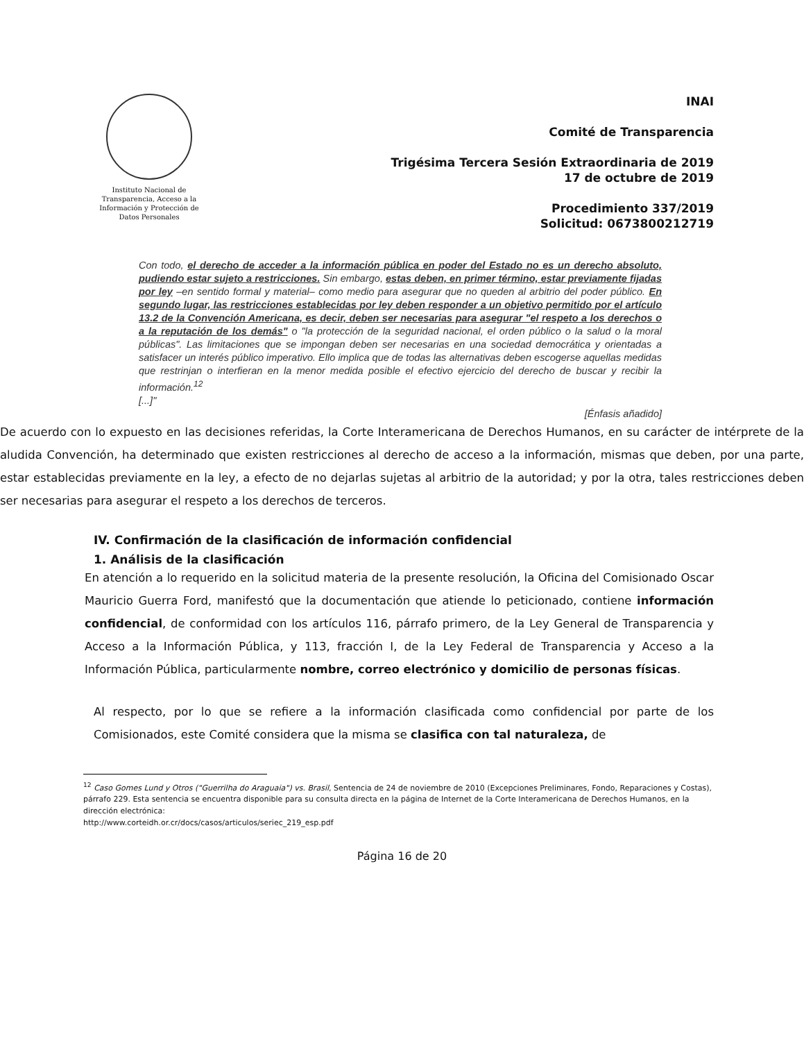Instituto Nacional de Transparencia, Acceso a la Información y Protección de Datos Personales
INAI
Comité de Transparencia
Trigésima Tercera Sesión Extraordinaria de 2019
17 de octubre de 2019
Procedimiento 337/2019
Solicitud: 0673800212719
Con todo, el derecho de acceder a la información pública en poder del Estado no es un derecho absoluto, pudiendo estar sujeto a restricciones. Sin embargo, estas deben, en primer término, estar previamente fijadas por ley –en sentido formal y material– como medio para asegurar que no queden al arbitrio del poder público. En segundo lugar, las restricciones establecidas por ley deben responder a un objetivo permitido por el artículo 13.2 de la Convención Americana, es decir, deben ser necesarias para asegurar "el respeto a los derechos o a la reputación de los demás" o "la protección de la seguridad nacional, el orden público o la salud o la moral públicas". Las limitaciones que se impongan deben ser necesarias en una sociedad democrática y orientadas a satisfacer un interés público imperativo. Ello implica que de todas las alternativas deben escogerse aquellas medidas que restrinjan o interfieran en la menor medida posible el efectivo ejercicio del derecho de buscar y recibir la información.<sup>12</sup>
[...]"
[Énfasis añadido]
De acuerdo con lo expuesto en las decisiones referidas, la Corte Interamericana de Derechos Humanos, en su carácter de intérprete de la aludida Convención, ha determinado que existen restricciones al derecho de acceso a la información, mismas que deben, por una parte, estar establecidas previamente en la ley, a efecto de no dejarlas sujetas al arbitrio de la autoridad; y por la otra, tales restricciones deben ser necesarias para asegurar el respeto a los derechos de terceros.
IV. Confirmación de la clasificación de información confidencial
1. Análisis de la clasificación
En atención a lo requerido en la solicitud materia de la presente resolución, la Oficina del Comisionado Oscar Mauricio Guerra Ford, manifestó que la documentación que atiende lo peticionado, contiene información confidencial, de conformidad con los artículos 116, párrafo primero, de la Ley General de Transparencia y Acceso a la Información Pública, y 113, fracción I, de la Ley Federal de Transparencia y Acceso a la Información Pública, particularmente nombre, correo electrónico y domicilio de personas físicas.
Al respecto, por lo que se refiere a la información clasificada como confidencial por parte de los Comisionados, este Comité considera que la misma se clasifica con tal naturaleza, de
<sup>12</sup> Caso Gomes Lund y Otros ("Guerrilha do Araguaia") vs. Brasil, Sentencia de 24 de noviembre de 2010 (Excepciones Preliminares, Fondo, Reparaciones y Costas), párrafo 229. Esta sentencia se encuentra disponible para su consulta directa en la página de Internet de la Corte Interamericana de Derechos Humanos, en la dirección electrónica:
http://www.corteidh.or.cr/docs/casos/articulos/seriec_219_esp.pdf
Página 16 de 20